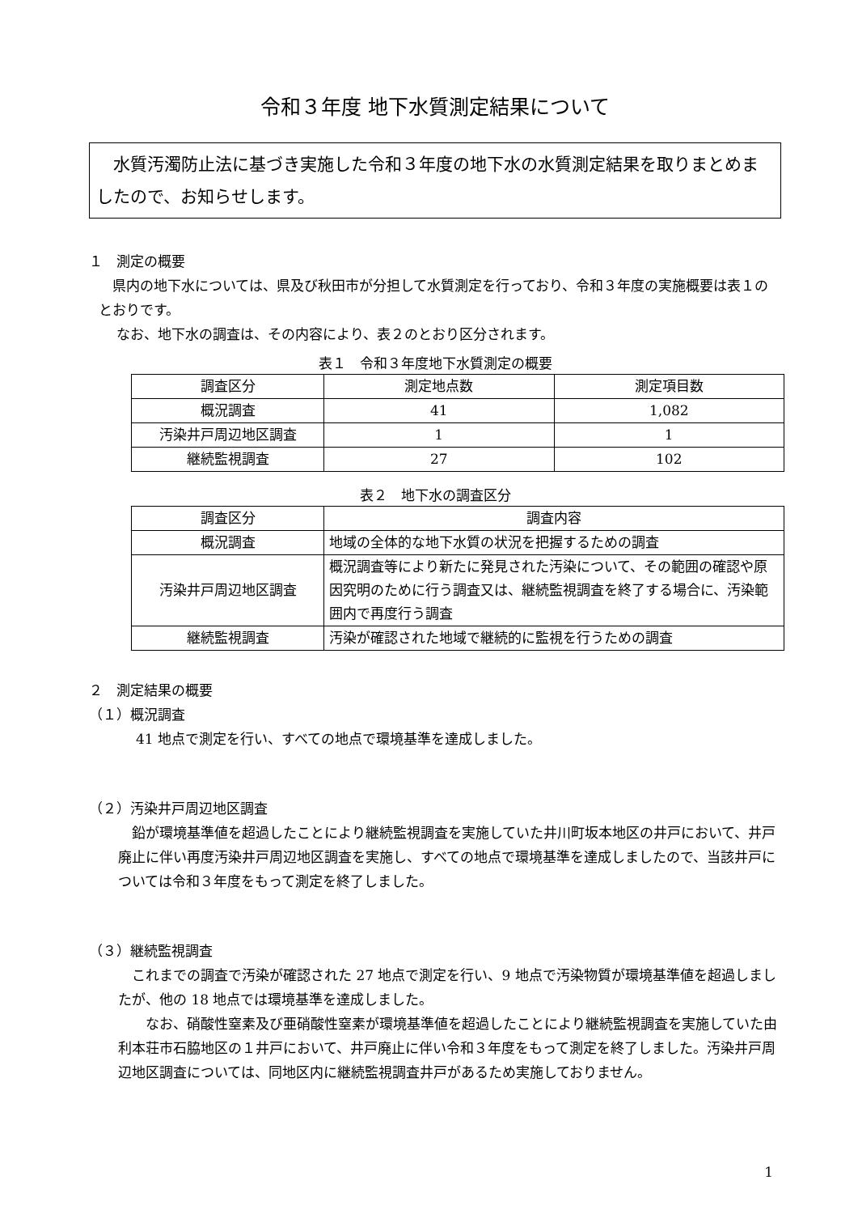令和３年度 地下水質測定結果について
　水質汚濁防止法に基づき実施した令和３年度の地下水の水質測定結果を取りまとめましたので、お知らせします。
１　測定の概要
　県内の地下水については、県及び秋田市が分担して水質測定を行っており、令和３年度の実施概要は表１のとおりです。
　　なお、地下水の調査は、その内容により、表２のとおり区分されます。
表１　令和３年度地下水質測定の概要
| 調査区分 | 測定地点数 | 測定項目数 |
| --- | --- | --- |
| 概況調査 | 41 | 1,082 |
| 汚染井戸周辺地区調査 | 1 | 1 |
| 継続監視調査 | 27 | 102 |
表２　地下水の調査区分
| 調査区分 | 調査内容 |
| --- | --- |
| 概況調査 | 地域の全体的な地下水質の状況を把握するための調査 |
| 汚染井戸周辺地区調査 | 概況調査等により新たに発見された汚染について、その範囲の確認や原因究明のために行う調査又は、継続監視調査を終了する場合に、汚染範囲内で再度行う調査 |
| 継続監視調査 | 汚染が確認された地域で継続的に監視を行うための調査 |
２　測定結果の概要
（１）概況調査
41 地点で測定を行い、すべての地点で環境基準を達成しました。
（２）汚染井戸周辺地区調査
　鉛が環境基準値を超過したことにより継続監視調査を実施していた井川町坂本地区の井戸において、井戸廃止に伴い再度汚染井戸周辺地区調査を実施し、すべての地点で環境基準を達成しましたので、当該井戸については令和３年度をもって測定を終了しました。
（３）継続監視調査
　これまでの調査で汚染が確認された 27 地点で測定を行い、9 地点で汚染物質が環境基準値を超過しましたが、他の 18 地点では環境基準を達成しました。
　　なお、硝酸性窒素及び亜硝酸性窒素が環境基準値を超過したことにより継続監視調査を実施していた由利本荘市石脇地区の１井戸において、井戸廃止に伴い令和３年度をもって測定を終了しました。汚染井戸周辺地区調査については、同地区内に継続監視調査井戸があるため実施しておりません。
1